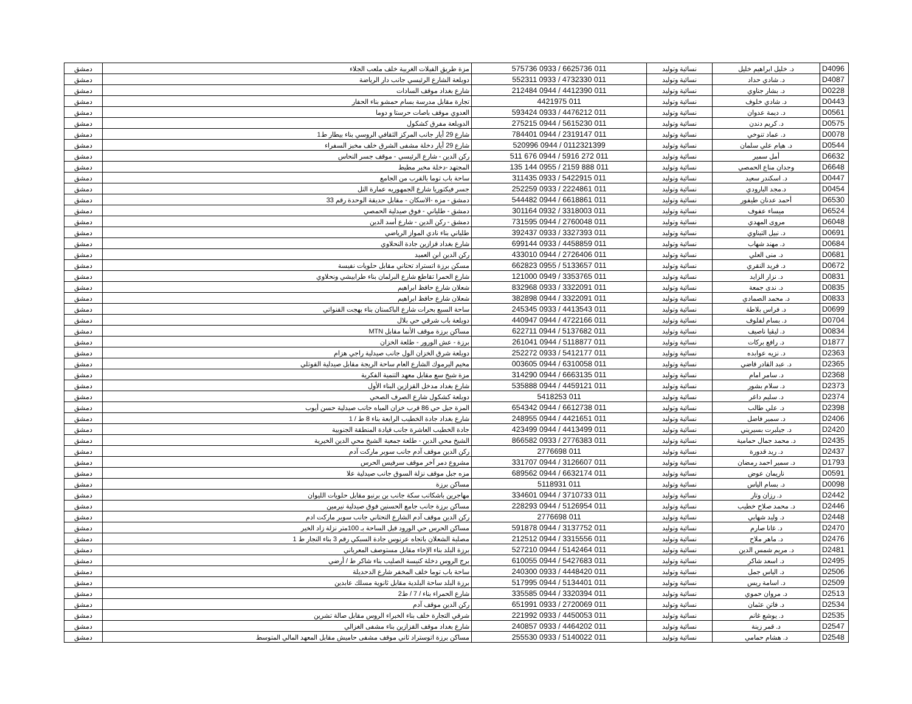| D4096 | د. خليل ابراهيم خليل | نسائية وتوليد | 011 6625736 / 0933 575736 | مزة طريق الفيلات الغربية خلف ملعب الجلاء | دمشق |
| D4087 | د. شادي حداد | نسائية وتوليد | 011 4732330 / 0933 552311 | دويلعة الشارع الرئيسي جانب دار الرياضة | دمشق |
| D0228 | د. بشار جناوي | نسائية وتوليد | 011 4412390 / 0944 212484 | شارع بغداد موقف السادات | دمشق |
| D0443 | د. شادي خلوف | نسائية وتوليد | 011 4421975 | تجارة مقابل مدرسة بسام حمشو بناء الحفار | دمشق |
| D0561 | د. ديمة عدوان | نسائية وتوليد | 011 4476212 / 0933 593424 | العدوي موقف باصات حرستا و دوما | دمشق |
| D0575 | د. كريم دندن | نسائية وتوليد | 011 5615230 / 0944 275215 | الدويلعة مفرق كشكول | دمشق |
| D0078 | د. عماد تنوخي | نسائية وتوليد | 011 2319147 / 0944 784401 | شارع 29 أيار جانب المركز الثقافي الروسي بناء بيطار ط1 | دمشق |
| D0544 | د. هيام علي سلمان | نسائية وتوليد | 0112321399 / 0944 520996 | شارع 29 أيار دخلة مشفى الشرق خلف مخبز السفراء | دمشق |
| D6632 | أمل سمير | نسائية وتوليد | 011 272 5916 / 0944 676 511 | ركن الدين - شارع الرئيسي - موقف جسر النحاس | دمشق |
| D6648 | وجدان مناع الحمصي | نسائية وتوليد | 011 888 2159 / 0955 144 135 | المجتهد -دخلة مخبر مطيط | دمشق |
| D0447 | د. اسكندر سعيد | نسائية وتوليد | 011 5422915 / 0933 311435 | ساحة باب توما بالقرب من الجامع | دمشق |
| D0454 | د.مجد البارودي | نسائية وتوليد | 011 2224861 / 0933 252259 | جسر فيكتوريا شارع الجمهوريه عمارة التل | دمشق |
| D6530 | أحمد عدنان طيفور | نسائية وتوليد | 011 6618861 / 0944 544482 | دمشق - مزه -الاسكان - مقابل حديقة الوحدة رقم 33 | دمشق |
| D6524 | ميساء عفوف | نسائية وتوليد | 011 3318003 / 0932 301164 | دمشق - طلياني - فوق صيدلية الحمصي | دمشق |
| D6048 | مروى المهدي | نسائية وتوليد | 011 2760048 / 0944 731595 | دمشق - ركن الدين - شارع أسد الدين | دمشق |
| D0691 | د. نبيل التيناوي | نسائية وتوليد | 011 3327393 / 0933 392437 | طلياني بناء نادي المواز الرياضي | دمشق |
| D0684 | د. مهند شهاب | نسائية وتوليد | 011 4458859 / 0933 699144 | شارع بغداد قزازين جادة النحلاوي | دمشق |
| D0681 | د. منى العلي | نسائية وتوليد | 011 2726406 / 0944 433010 | ركن الدين ابن العميد | دمشق |
| D0672 | د. فريد النقري | نسائية وتوليد | 011 5133657 / 0955 662823 | مسكن برزة اتستراد تحتاني مقابل حلويات نفيسة | دمشق |
| D0831 | د. نزار الزايد | نسائية وتوليد | 011 3353765 / 0949 121000 | شارع الحمرا تقاطع شارع البرلمان بناء طرابيشي ونحلاوي | دمشق |
| D0835 | د. ندى جمعة | نسائية وتوليد | 011 3322091 / 0933 832968 | شعلان شارع حافظ ابراهيم | دمشق |
| D0833 | د. محمد الصمادي | نسائية وتوليد | 011 3322091 / 0944 382898 | شعلان شارع حافظ ابراهيم | دمشق |
| D0699 | د. فراس بلاطة | نسائية وتوليد | 011 4413543 / 0933 245345 | ساحة السبع بحرات شارع الباكستان بناء بهجت القنواتي | دمشق |
| D0704 | د. بسام لفلوف | نسائية وتوليد | 011 4722166 / 0944 440947 | دويلعة باب شرقي حي بلال | دمشق |
| D0834 | د. ليڤيا ناصيف | نسائية وتوليد | 011 5137682 / 0944 622711 | مساكن برزة موقف الأنما مقابل MTN | دمشق |
| D1877 | د. رافع بركات | نسائية وتوليد | 011 5118877 / 0944 261041 | برزة - عش الورور - طلعة الخزان | دمشق |
| D2363 | د. نزيه عوابده | نسائية وتوليد | 011 5412177 / 0933 252272 | دويلعة شرق الخزان الول جانب صيدلية راجي هزام | دمشق |
| D2365 | د. عبد القادر قاضي | نسائية وتوليد | 011 6310058 / 0944 003605 | مخيم اليرموك الشارع العام ساحة الريجة مقابل صيدلية القوتلي | دمشق |
| D2368 | د. سامر امام | نسائية وتوليد | 011 6663135 / 0944 314290 | مزة شيخ سع مقابل معهد التنمية الفكرية | دمشق |
| D2373 | د. سلام بشور | نسائية وتوليد | 011 4459121 / 0944 535888 | شارع بغداد مدخل القزازين البناء الأول | دمشق |
| D2374 | د. سليم داغر | نسائية وتوليد | 011 5418253 | دويلعة كشكول شارع الصرف الصحي | دمشق |
| D2398 | د. علي طالب | نسائية وتوليد | 011 6612738 / 0944 654342 | المزة جبل حي 86 قرب خزان المياه جانب صيدلية حسن أيوب | دمشق |
| D2406 | د. سمير فاضل | نسائية وتوليد | 011 4421651 / 0944 248955 | شارع بغداد جادة الخطيب الرابعة بناء 8 ط / 1 | دمشق |
| D2420 | د. جيلبرت بسيريني | نسائية وتوليد | 011 4413499 / 0944 423499 | جادة الخطيب العاشرة جانب قيادة المنطقة الجنوبية | دمشق |
| D2435 | د. محمد جمال حمامية | نسائية وتوليد | 011 2776383 / 0933 866582 | الشيخ محي الدين - طلعة جمعية الشيخ محي الدين الخيرية | دمشق |
| D2437 | د. ريد قدورة | نسائية وتوليد | 011 2776698 | ركن الدين موقف آدم جانب سوبر ماركت آدم | دمشق |
| D1793 | د. سمير احمد رمضان | نسائية وتوليد | 011 3126607 / 0944 331707 | مشروع دمر آخر موقف سرفيس الحرس | دمشق |
| D0591 | ناريمان عوض | نسائية وتوليد | 011 6632174 / 0944 689562 | مزه جبل موقف نزلة السوق جانب صيدلية علا | دمشق |
| D0098 | د. بسام الياس | نسائية وتوليد | 011 5118931 | مساكن برزة | دمشق |
| D2442 | د. رزان وتار | نسائية وتوليد | 011 3710733 / 0944 334601 | مهاجرين باشكاتب سكة جانب بن برنبو مقابل حلويات الليوان | دمشق |
| D2446 | د. محمد صلاح خطيب | نسائية وتوليد | 011 5126954 / 0944 228293 | مساكن برزة جانب جامع الحسنين فوق صيدلية نيرمين | دمشق |
| D2448 | د. وليد شهابي | نسائية وتوليد | 011 2776698 | ركن الدين موقف آدم الشارع التحتاني جانب سوبر ماركت ادم | دمشق |
| D2470 | د. غانا صارم | نسائية وتوليد | 011 3137752 / 0944 591878 | مساكن الحرس حي الورود قبل الساحة بـ 100متر نزلة زاد الخير | دمشق |
| D2476 | د. ماهر ملاح | نسائية وتوليد | 011 3315556 / 0944 212512 | مصلبة الشعلان باتجاه عرنوس جادة السبكي رقم 3 بناء النجار ط 1 | دمشق |
| D2481 | د. مريم شمس الدين | نسائية وتوليد | 011 5142464 / 0944 527210 | برزة البلد بناء الإخاء مقابل مستوصف المعرباني | دمشق |
| D2495 | د. اسعد شاكر | نسائية وتوليد | 011 5427683 / 0944 610055 | برج الروس دخلة كنيسة الصليب بناء شاكر ط / أرضي | دمشق |
| D2506 | د. الياس جمل | نسائية وتوليد | 011 4448420 / 0933 240300 | ساحة باب توما خلف المخفر شارع الدحديلة | دمشق |
| D2509 | د. اسامة ريس | نسائية وتوليد | 011 5134401 / 0944 517995 | برزة البلد ساحة البلدية مقابل ثانوية مسلك عابدين | دمشق |
| D2513 | د. مروان حموي | نسائية وتوليد | 011 3320394 / 0944 335585 | شارع الحمراء بناء / 7 / ط2 | دمشق |
| D2534 | د. فاتن عثمان | نسائية وتوليد | 011 2720069 / 0933 651991 | ركن الدين موقف آدم | دمشق |
| D2535 | د. يوشع غانم | نسائية وتوليد | 011 4450053 / 0933 221992 | شرقي التجارة خلف بناء الخبراء الروس مقابل صالة تشرين | دمشق |
| D2547 | د. قمر زينة | نسائية وتوليد | 011 4464202 / 0933 240857 | شارع بغداد موقف القزازين بناء مشفى الغزالي | دمشق |
| D2548 | د. هشام حمامي | نسائية وتوليد | 011 5140022 / 0933 255530 | مساكن برزة اتوستراد ثاني موقف مشفى حاميش مقابل المعهد المالي المتوسط | دمشق |